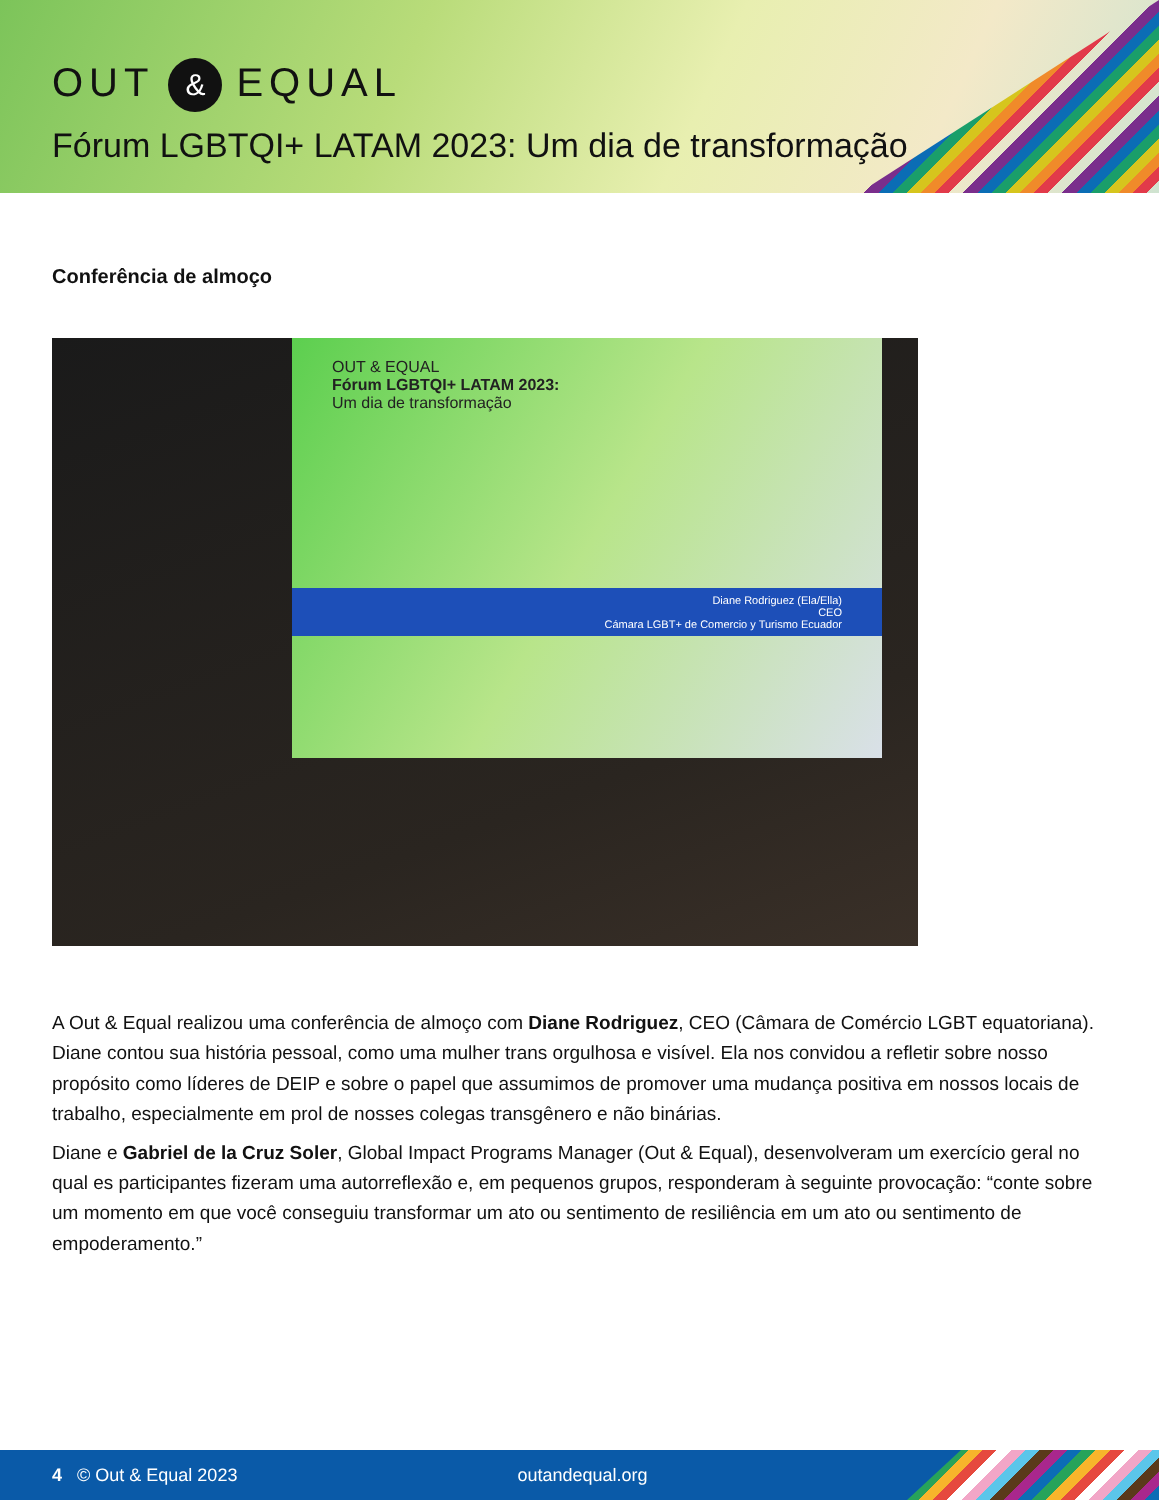OUT & EQUAL
Fórum LGBTQI+ LATAM 2023: Um dia de transformação
Conferência de almoço
OUT & EQUAL
Fórum LGBTQI+ LATAM 2023:
Um dia de transformação
Diane Rodriguez (Ela/Ella)
CEO
Cámara LGBT+ de Comercio y Turismo Ecuador
A Out & Equal realizou uma conferência de almoço com Diane Rodriguez, CEO (Câmara de Comércio LGBT equatoriana). Diane contou sua história pessoal, como uma mulher trans orgulhosa e visível. Ela nos convidou a refletir sobre nosso propósito como líderes de DEIP e sobre o papel que assumimos de promover uma mudança positiva em nossos locais de trabalho, especialmente em prol de nosses colegas transgênero e não binárias.
Diane e Gabriel de la Cruz Soler, Global Impact Programs Manager (Out & Equal), desenvolveram um exercício geral no qual es participantes fizeram uma autorreflexão e, em pequenos grupos, responderam à seguinte provocação: “conte sobre um momento em que você conseguiu transformar um ato ou sentimento de resiliência em um ato ou sentimento de empoderamento.”
4 © Out & Equal 2023 outandequal.org